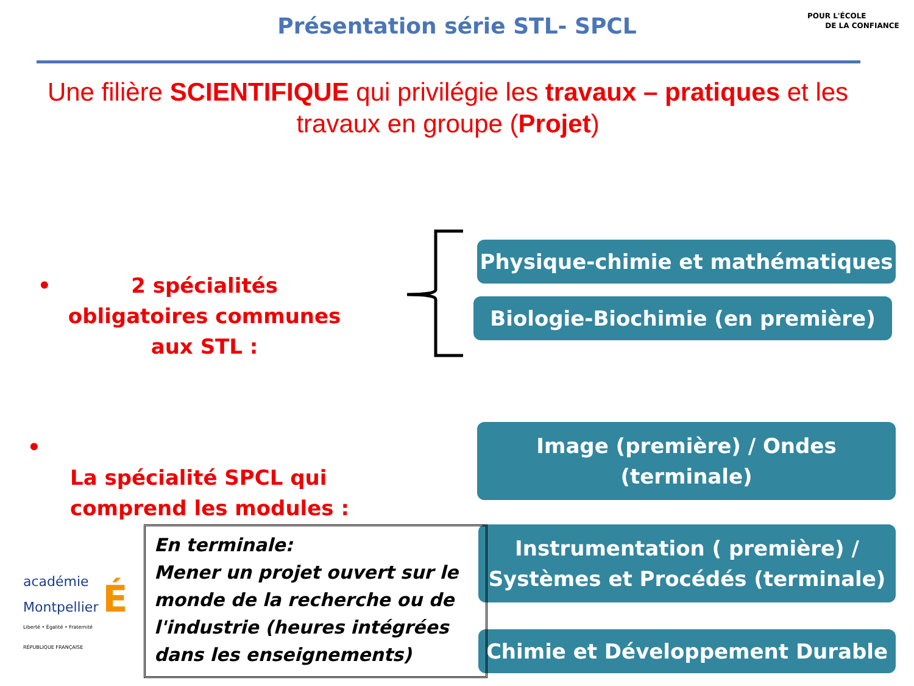Présentation série STL- SPCL
POUR L'ÉCOLE
DE LA CONFIANCE
Une filière SCIENTIFIQUE qui privilégie les travaux – pratiques et les travaux en groupe (Projet)
• 2 spécialités obligatoires communes aux STL :
Physique-chimie et mathématiques
Biologie-Biochimie (en première)
• La spécialité SPCL qui comprend les modules :
Image (première) / Ondes
(terminale)
Instrumentation ( première) /
Systèmes et Procédés (terminale)
Chimie et Développement Durable
académie
Montpellier É
Liberté • Égalité • Fraternité
RÉPUBLIQUE FRANÇAISE
En terminale:
Mener un projet ouvert sur le monde de la recherche ou de l'industrie (heures intégrées dans les enseignements)